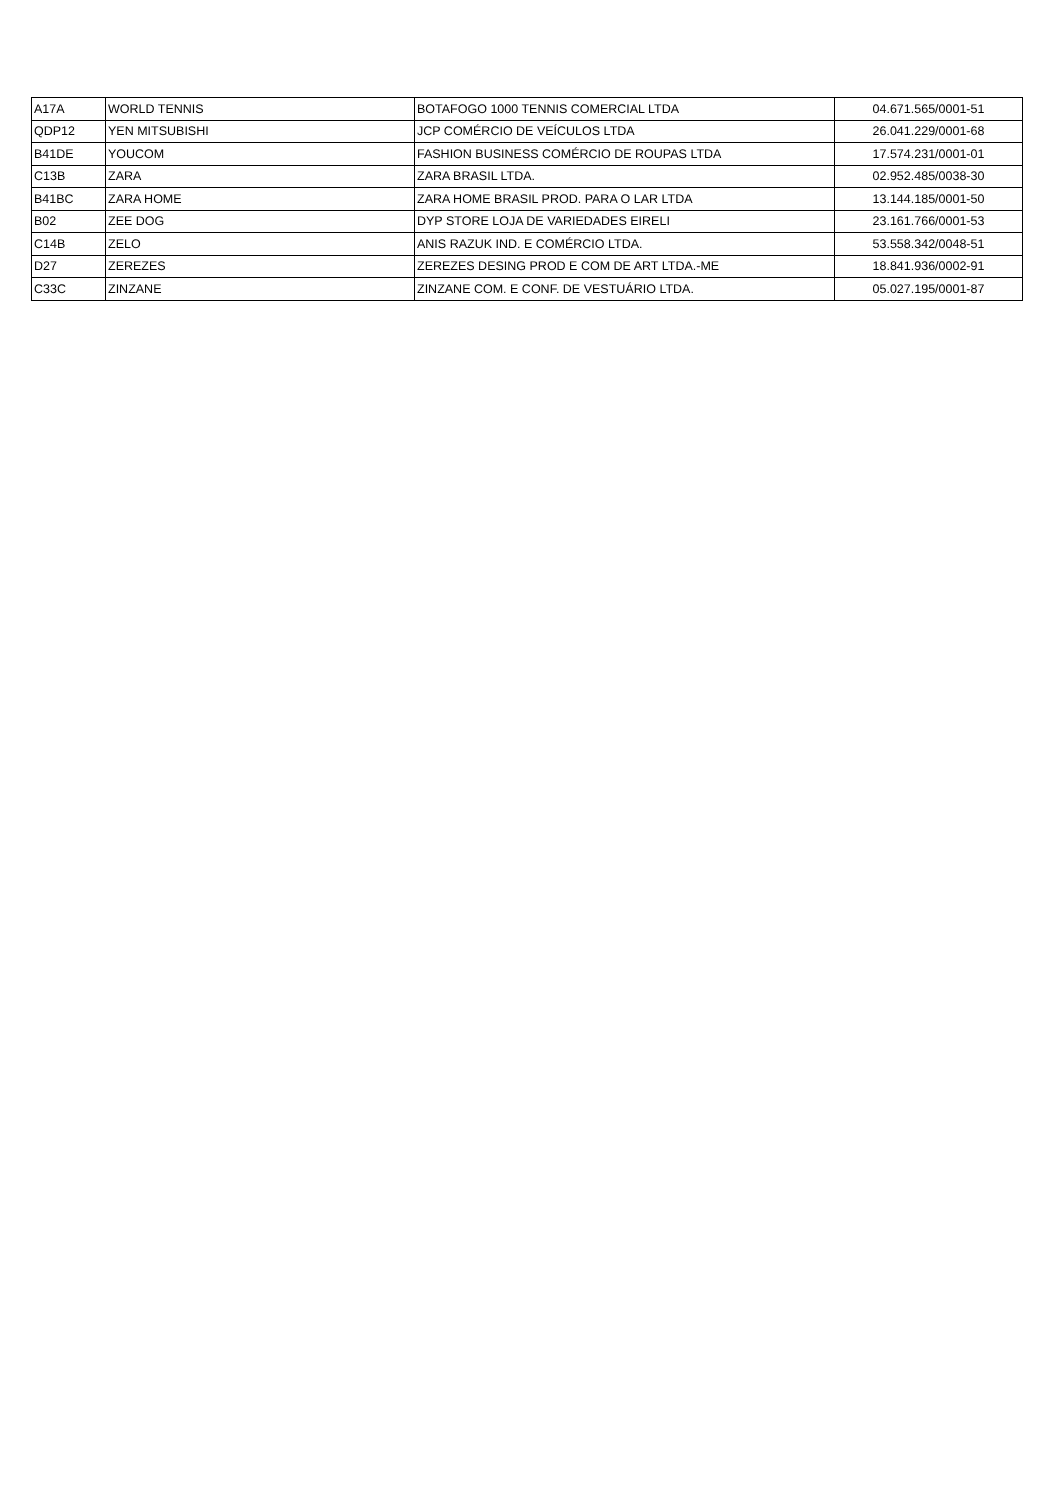| A17A | WORLD TENNIS | BOTAFOGO 1000 TENNIS COMERCIAL LTDA | 04.671.565/0001-51 |
| QDP12 | YEN MITSUBISHI | JCP COMÉRCIO DE VEÍCULOS LTDA | 26.041.229/0001-68 |
| B41DE | YOUCOM | FASHION BUSINESS COMÉRCIO DE ROUPAS LTDA | 17.574.231/0001-01 |
| C13B | ZARA | ZARA BRASIL LTDA. | 02.952.485/0038-30 |
| B41BC | ZARA HOME | ZARA HOME BRASIL PROD. PARA O LAR LTDA | 13.144.185/0001-50 |
| B02 | ZEE DOG | DYP STORE LOJA DE VARIEDADES EIRELI | 23.161.766/0001-53 |
| C14B | ZELO | ANIS RAZUK IND. E COMÉRCIO LTDA. | 53.558.342/0048-51 |
| D27 | ZEREZES | ZEREZES DESING PROD E COM DE ART LTDA.-ME | 18.841.936/0002-91 |
| C33C | ZINZANE | ZINZANE COM. E CONF. DE VESTUÁRIO LTDA. | 05.027.195/0001-87 |